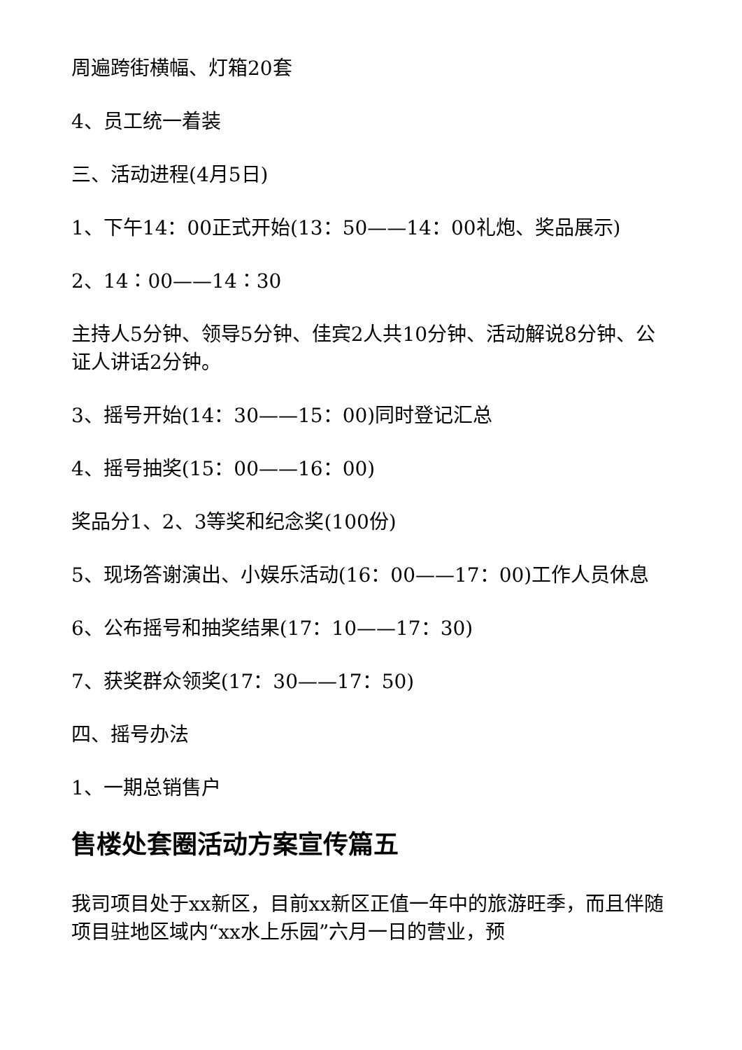周遍跨街横幅、灯箱20套
4、员工统一着装
三、活动进程(4月5日)
1、下午14：00正式开始(13：50——14：00礼炮、奖品展示)
2、14：00——14：30
主持人5分钟、领导5分钟、佳宾2人共10分钟、活动解说8分钟、公证人讲话2分钟。
3、摇号开始(14：30——15：00)同时登记汇总
4、摇号抽奖(15：00——16：00)
奖品分1、2、3等奖和纪念奖(100份)
5、现场答谢演出、小娱乐活动(16：00——17：00)工作人员休息
6、公布摇号和抽奖结果(17：10——17：30)
7、获奖群众领奖(17：30——17：50)
四、摇号办法
1、一期总销售户
售楼处套圈活动方案宣传篇五
我司项目处于xx新区，目前xx新区正值一年中的旅游旺季，而且伴随项目驻地区域内“xx水上乐园”六月一日的营业，预